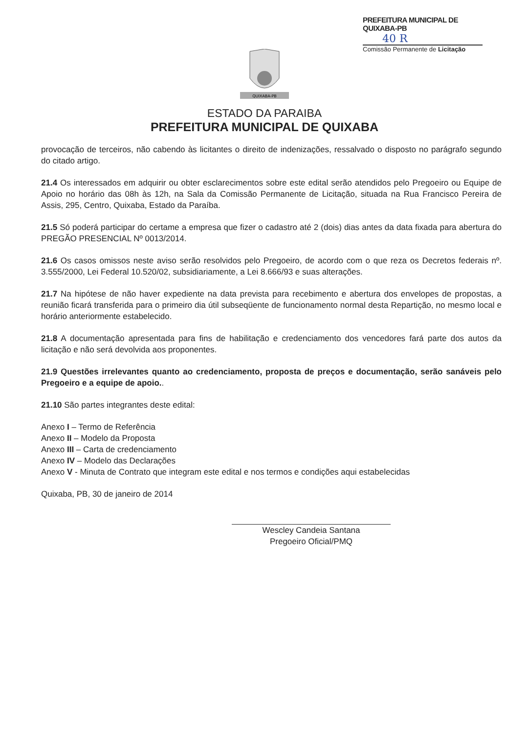PREFEITURA MUNICIPAL DE QUIXABA-PB
40 R
Comissão Permanente de Licitação
QUIXABA-PB
ESTADO DA PARAIBA
PREFEITURA MUNICIPAL DE QUIXABA
provocação de terceiros, não cabendo às licitantes o direito de indenizações, ressalvado o disposto no parágrafo segundo do citado artigo.
21.4 Os interessados em adquirir ou obter esclarecimentos sobre este edital serão atendidos pelo Pregoeiro ou Equipe de Apoio no horário das 08h às 12h, na Sala da Comissão Permanente de Licitação, situada na Rua Francisco Pereira de Assis, 295, Centro, Quixaba, Estado da Paraíba.
21.5 Só poderá participar do certame a empresa que fizer o cadastro até 2 (dois) dias antes da data fixada para abertura do PREGÃO PRESENCIAL Nº 0013/2014.
21.6 Os casos omissos neste aviso serão resolvidos pelo Pregoeiro, de acordo com o que reza os Decretos federais nº. 3.555/2000, Lei Federal 10.520/02, subsidiariamente, a Lei 8.666/93 e suas alterações.
21.7 Na hipótese de não haver expediente na data prevista para recebimento e abertura dos envelopes de propostas, a reunião ficará transferida para o primeiro dia útil subseqüente de funcionamento normal desta Repartição, no mesmo local e horário anteriormente estabelecido.
21.8 A documentação apresentada para fins de habilitação e credenciamento dos vencedores fará parte dos autos da licitação e não será devolvida aos proponentes.
21.9 Questões irrelevantes quanto ao credenciamento, proposta de preços e documentação, serão sanáveis pelo Pregoeiro e a equipe de apoio..
21.10 São partes integrantes deste edital:
Anexo I – Termo de Referência
Anexo II – Modelo da Proposta
Anexo III – Carta de credenciamento
Anexo IV – Modelo das Declarações
Anexo V - Minuta de Contrato que integram este edital e nos termos e condições aqui estabelecidas
Quixaba, PB, 30 de janeiro de 2014
Wescley Candeia Santana
Pregoeiro Oficial/PMQ